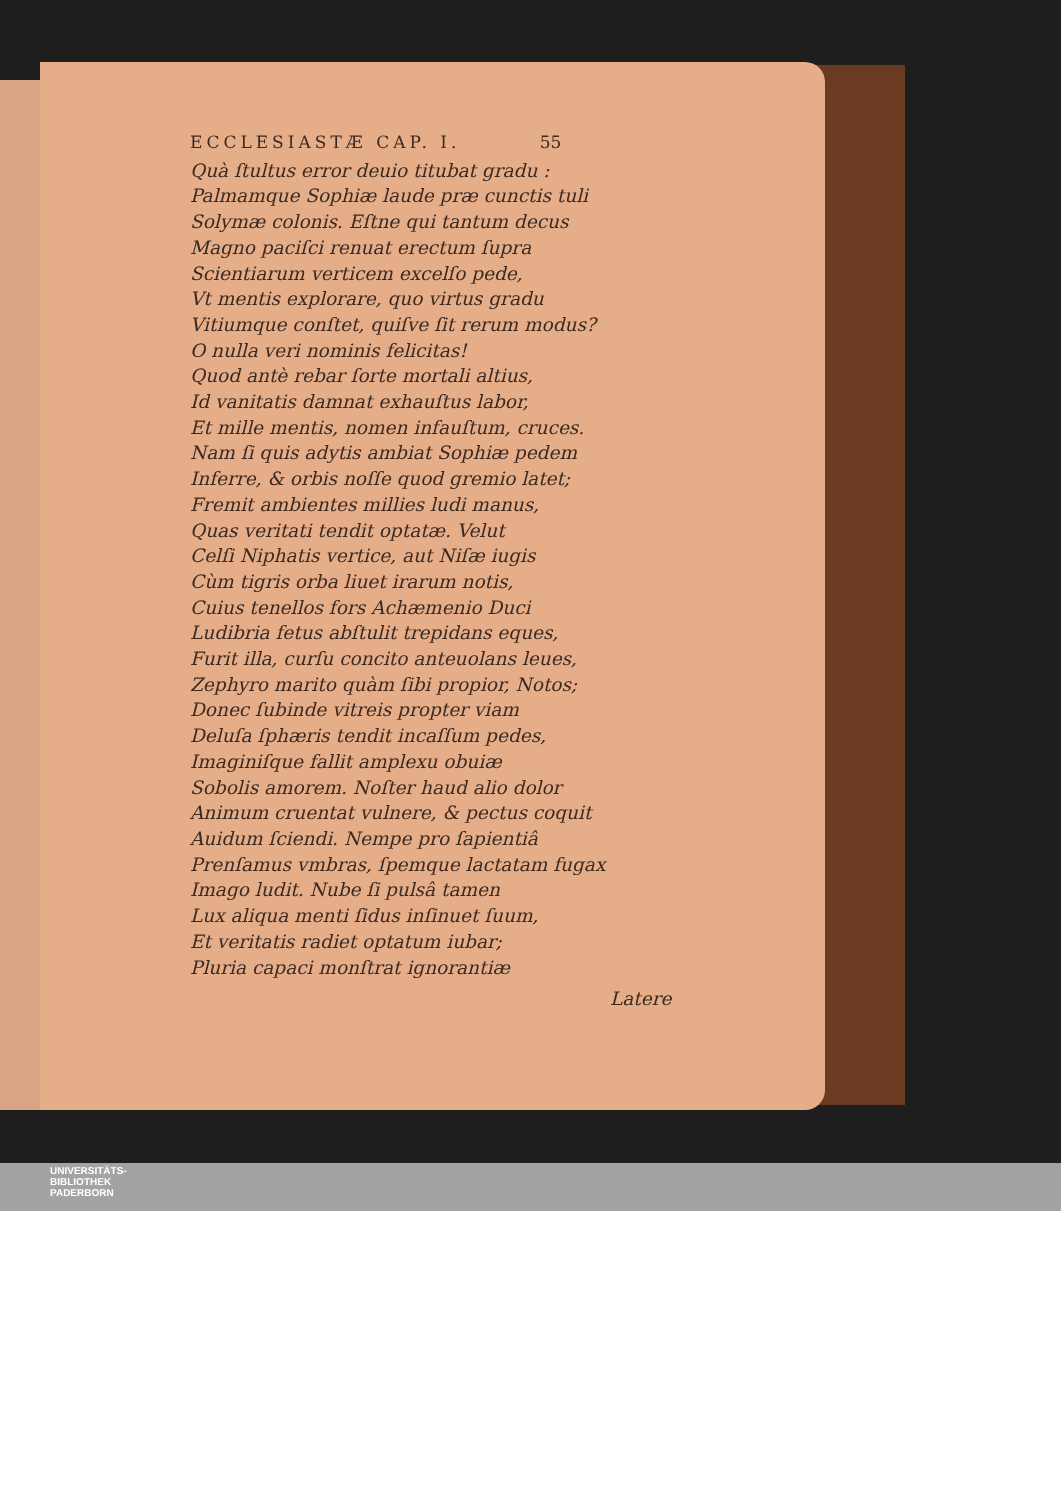ECCLESIASTÆ CAP. I. 55
Quà ſtultus error deuio titubat gradu :
Palmamque Sophiæ laude præ cunctis tuli
Solymæ colonis. Eſtne qui tantum decus
Magno paciſci renuat erectum ſupra
Scientiarum verticem excelſo pede,
Vt mentis explorare, quo virtus gradu
Vitiumque conſtet, quiſve ſit rerum modus?
O nulla veri nominis felicitas!
Quod antè rebar ſorte mortali altius,
Id vanitatis damnat exhauſtus labor,
Et mille mentis, nomen infauſtum, cruces.
Nam ſi quis adytis ambiat Sophiæ pedem
Inferre, & orbis noſſe quod gremio latet;
Fremit ambientes millies ludi manus,
Quas veritati tendit optatæ. Velut
Celſi Niphatis vertice, aut Niſæ iugis
Cùm tigris orba liuet irarum notis,
Cuius tenellos fors Achæmenio Duci
Ludibria fetus abſtulit trepidans eques,
Furit illa, curſu concito anteuolans leues,
Zephyro marito quàm ſibi propior, Notos;
Donec ſubinde vitreis propter viam
Deluſa ſphæris tendit incaſſum pedes,
Imaginiſque fallit amplexu obuiæ
Sobolis amorem. Noſter haud alio dolor
Animum cruentat vulnere, & pectus coquit
Auidum ſciendi. Nempe pro ſapientiâ
Prenſamus vmbras, ſpemque lactatam fugax
Imago ludit. Nube ſi pulsâ tamen
Lux aliqua menti ſidus inſinuet ſuum,
Et veritatis radiet optatum iubar;
Pluria capaci monſtrat ignorantiæ
Latere
UNIVERSITÄTS-
BIBLIOTHEK
PADERBORN